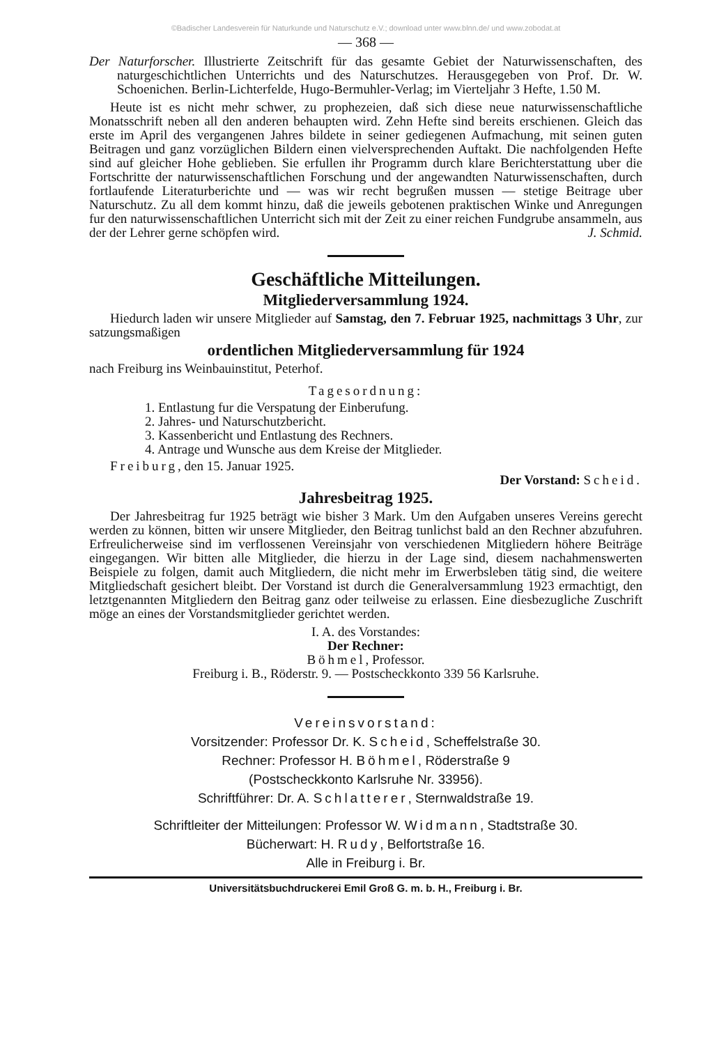©Badischer Landesverein für Naturkunde und Naturschutz e.V.; download unter www.blnn.de/ und www.zobodat.at
— 368 —
Der Naturforscher. Illustrierte Zeitschrift für das gesamte Gebiet der Naturwissenschaften, des naturgeschichtlichen Unterrichts und des Naturschutzes. Herausgegeben von Prof. Dr. W. Schoenichen. Berlin-Lichterfelde, Hugo-Bermuhler-Verlag; im Vierteljahr 3 Hefte, 1.50 M.
Heute ist es nicht mehr schwer, zu prophezeien, daß sich diese neue naturwissenschaftliche Monatsschrift neben all den anderen behaupten wird. Zehn Hefte sind bereits erschienen. Gleich das erste im April des vergangenen Jahres bildete in seiner gediegenen Aufmachung, mit seinen guten Beitragen und ganz vorzüglichen Bildern einen vielversprechenden Auftakt. Die nachfolgenden Hefte sind auf gleicher Hohe geblieben. Sie erfullen ihr Programm durch klare Berichterstattung uber die Fortschritte der naturwissenschaftlichen Forschung und der angewandten Naturwissenschaften, durch fortlaufende Literaturberichte und — was wir recht begrußen mussen — stetige Beitrage uber Naturschutz. Zu all dem kommt hinzu, daß die jeweils gebotenen praktischen Winke und Anregungen fur den naturwissenschaftlichen Unterricht sich mit der Zeit zu einer reichen Fundgrube ansammeln, aus der der Lehrer gerne schöpfen wird. J. Schmid.
Geschäftliche Mitteilungen.
Mitgliederversammlung 1924.
Hiedurch laden wir unsere Mitglieder auf Samstag, den 7. Februar 1925, nachmittags 3 Uhr, zur satzungsmaßigen
ordentlichen Mitgliederversammlung für 1924
nach Freiburg ins Weinbauinstitut, Peterhof.
Tagesordnung:
1. Entlastung fur die Verspatung der Einberufung.
2. Jahres- und Naturschutzbericht.
3. Kassenbericht und Entlastung des Rechners.
4. Antrage und Wunsche aus dem Kreise der Mitglieder.
Freiburg, den 15. Januar 1925.
Der Vorstand: Scheid.
Jahresbeitrag 1925.
Der Jahresbeitrag fur 1925 beträgt wie bisher 3 Mark. Um den Aufgaben unseres Vereins gerecht werden zu können, bitten wir unsere Mitglieder, den Beitrag tunlichst bald an den Rechner abzufuhren. Erfreulicherweise sind im verflossenen Vereinsjahr von verschiedenen Mitgliedern höhere Beiträge eingegangen. Wir bitten alle Mitglieder, die hierzu in der Lage sind, diesem nachahmenswerten Beispiele zu folgen, damit auch Mitgliedern, die nicht mehr im Erwerbsleben tätig sind, die weitere Mitgliedschaft gesichert bleibt. Der Vorstand ist durch die Generalversammlung 1923 ermachtigt, den letztgenannten Mitgliedern den Beitrag ganz oder teilweise zu erlassen. Eine diesbezugliche Zuschrift möge an eines der Vorstandsmitglieder gerichtet werden.
I. A. des Vorstandes:
Der Rechner:
Böhmel, Professor.
Freiburg i. B., Röderstr. 9. — Postscheckkonto 339 56 Karlsruhe.
Vereinsvorstand:
Vorsitzender: Professor Dr. K. Scheid, Scheffelstraße 30.
Rechner: Professor H. Böhmel, Röderstraße 9
(Postscheckkonto Karlsruhe Nr. 33956).
Schriftführer: Dr. A. Schlatterer, Sternwaldstraße 19.
Schriftleiter der Mitteilungen: Professor W. Widmann, Stadtstraße 30.
Bücherwart: H. Rudy, Belfortstraße 16.
Alle in Freiburg i. Br.
Universitätsbuchdruckerei Emil Groß G. m. b. H., Freiburg i. Br.